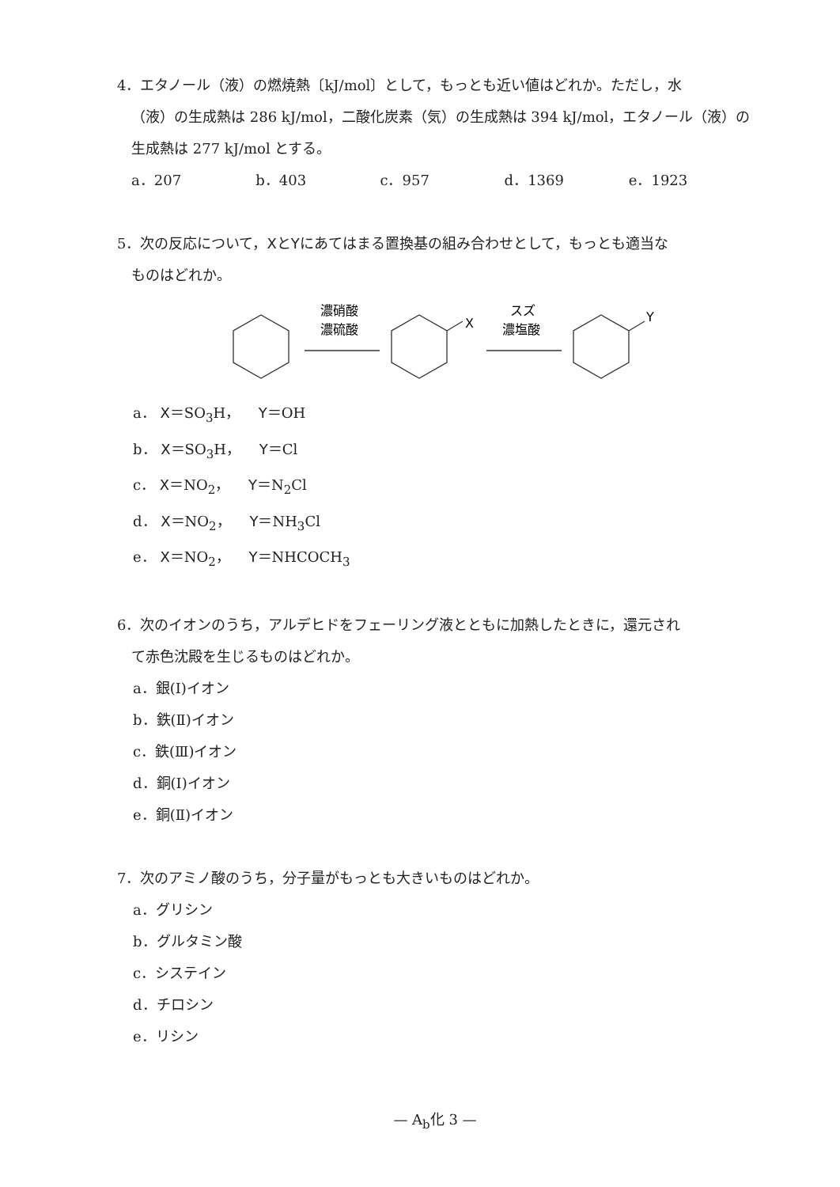4．エタノール（液）の燃焼熱〔kJ/mol〕として，もっとも近い値はどれか。ただし，水
（液）の生成熱は 286 kJ/mol，二酸化炭素（気）の生成熱は 394 kJ/mol，エタノール（液）の生成熱は 277 kJ/mol とする。
a．207 b．403 c．957 d．1369 e．1923
5．次の反応について，XとYにあてはまる置換基の組み合わせとして，もっとも適当な
ものはどれか。
濃硝酸
濃硫酸
X
スズ
濃塩酸
Y
a． X＝SO<sub>3</sub>H，　 Y＝OH
b． X＝SO<sub>3</sub>H，　 Y＝Cl
c． X＝NO<sub>2</sub>，　 Y＝N<sub>2</sub>Cl
d． X＝NO<sub>2</sub>，　 Y＝NH<sub>3</sub>Cl
e． X＝NO<sub>2</sub>，　 Y＝NHCOCH<sub>3</sub>
6．次のイオンのうち，アルデヒドをフェーリング液とともに加熱したときに，還元され
て赤色沈殿を生じるものはどれか。
a．銀(Ⅰ)イオン
b．鉄(Ⅱ)イオン
c．鉄(Ⅲ)イオン
d．銅(Ⅰ)イオン
e．銅(Ⅱ)イオン
7．次のアミノ酸のうち，分子量がもっとも大きいものはどれか。
a．グリシン
b．グルタミン酸
c．システイン
d．チロシン
e．リシン
— A<sub>b</sub>化 3 —